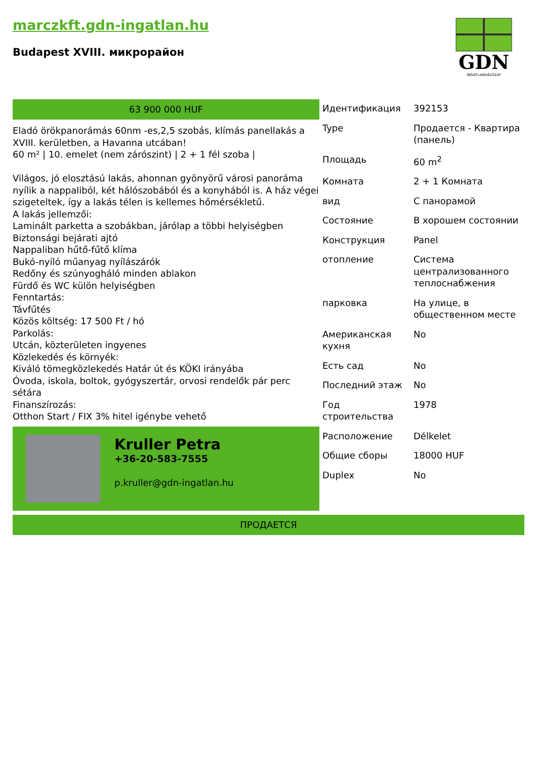marczkft.gdn-ingatlan.hu
Budapest XVIII. микрорайон
GDN
INGATLANHÁLÓZAT
63 900 000 HUF
Eladó örökpanorámás 60nm -es,2,5 szobás, klímás panellakás a XVIII. kerületben, a Havanna utcában!
60 m² | 10. emelet (nem zárószint) | 2 + 1 fél szoba |
Világos, jó elosztású lakás, ahonnan gyönyörű városi panoráma nyílik a nappaliból, két hálószobából és a konyhából is. A ház végei szigeteltek, így a lakás télen is kellemes hőmérsékletű.
A lakás jellemzői:
Laminált parketta a szobákban, járólap a többi helyiségben
Biztonsági bejárati ajtó
Nappaliban hűtő-fűtő klíma
Bukó-nyíló műanyag nyílászárók
Redőny és szúnyogháló minden ablakon
Fürdő és WC külön helyiségben
Fenntartás:
Távfűtés
Közös költség: 17 500 Ft / hó
Parkolás:
Utcán, közterületen ingyenes
Közlekedés és környék:
Kiváló tömegközlekedés Határ út és KÖKI irányába
Óvoda, iskola, boltok, gyógyszertár, orvosi rendelők pár perc sétára
Finanszírozás:
Otthon Start / FIX 3% hitel igénybe vehető
Kruller Petra
+36-20-583-7555
p.kruller@gdn-ingatlan.hu
| Идентификация | 392153 |
| Type | Продается - Квартира (панель) |
| Площадь | 60 m<sup>2</sup> |
| Комната | 2 + 1 Комната |
| вид | С панорамой |
| Состояние | В хорошем состоянии |
| Конструкция | Panel |
| отопление | Система централизованного теплоснабжения |
| парковка | На улице, в общественном месте |
| Американская кухня | No |
| Есть сад | No |
| Последний этаж | No |
| Год строительства | 1978 |
| Расположение | Délkelet |
| Общие сборы | 18000 HUF |
| Duplex | No |
ПРОДАЕТСЯ